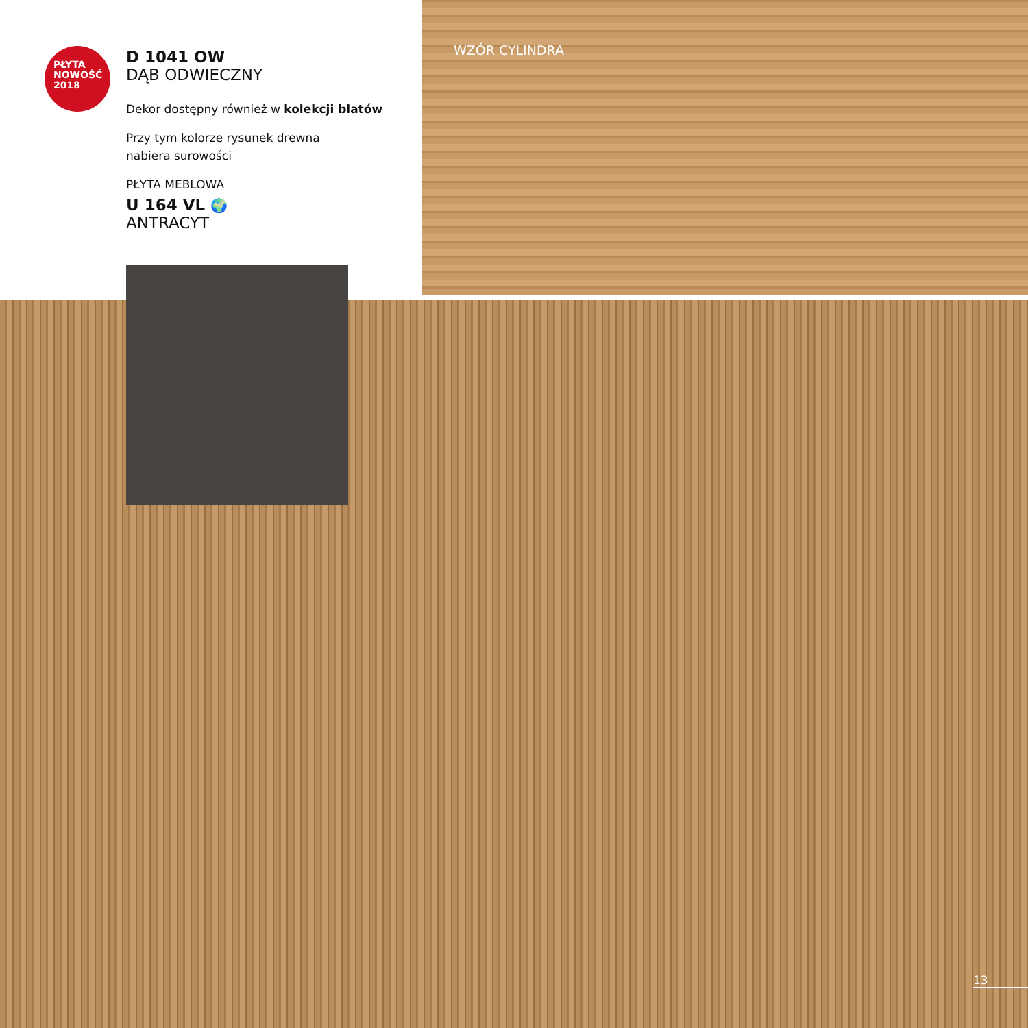PŁYTA
NOWOŚĆ
2018
D 1041 OW
DĄB ODWIECZNY
Dekor dostępny również w kolekcji blatów
Przy tym kolorze rysunek drewna
nabiera surowości
PŁYTA MEBLOWA
U 164 VL 🌍
ANTRACYT
WZÓR CYLINDRA
13